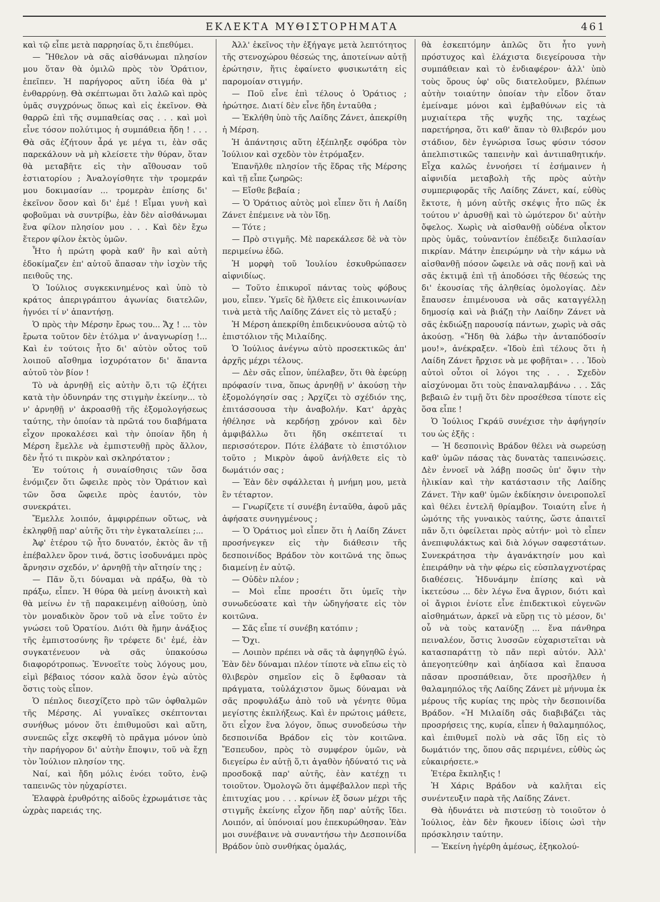ΕΚΛΕΚΤΑ ΜΥΘΙΣΤΟΡΗΜΑΤΑ 461
καὶ τῷ εἶπε μετὰ παρρησίας ὅ,τι ἐπεθύμει.
— Ἤθελον νὰ σᾶς αἰσθάνωμαι πλησίον μου ὅταν θὰ ὁμιλῶ πρὸς τὸν Ὁράτιον, ἐπεῖπεν. Ἡ παρήγορος αὕτη ἰδέα θὰ μ' ἐνθαρρύνῃ. Θὰ σκέπτωμαι ὅτι λαλῶ καὶ πρὸς ὑμᾶς συγχρόνως ὅπως καὶ εἰς ἐκεῖνον. Θὰ θαρρῶ ἐπὶ τῆς συμπαθείας σας . . . καὶ μοὶ εἶνε τόσον πολύτιμος ἡ συμπάθεια ἤδη ! . . . Θὰ σᾶς ἐζήτουν ἆρά γε μέγα τι, ἐὰν σᾶς παρεκάλουν νὰ μὴ κλείσετε τὴν θύραν, ὅταν θὰ μεταβῆτε εἰς τὴν αἴθουσαν τοῦ ἑστιατορίου ; Ἀναλογίσθητε τὴν τρομεράν μου δοκιμασίαν ... τρομερὰν ἐπίσης δι' ἐκεῖνον ὅσον καὶ δι' ἐμέ ! Εἶμαι γυνὴ καὶ φοβοῦμαι νὰ συντρίβω, ἐὰν δὲν αἰσθάνωμαι ἕνα φίλον πλησίον μου . . . Καὶ δὲν ἔχω ἕτερον φίλον ἐκτὸς ὑμῶν.
Ἦτο ἡ πρώτη φορὰ καθ' ἣν καὶ αὐτὴ ἐδοκίμαζεν ἐπ' αὐτοῦ ἅπασαν τὴν ἰσχὺν τῆς πειθοῦς της.
Ὁ Ἰούλιος συγκεκινημένος καὶ ὑπὸ τὸ κράτος ἀπεριγράπτου ἀγωνίας διατελῶν, ἠγνόει τί ν' ἀπαντήσῃ.
Ὁ πρὸς τὴν Μέρσην ἔρως του... Ἄχ ! ... τὸν ἔρωτα τοῦτον δὲν ἐτόλμα ν' ἀναγνωρίσῃ !... Καὶ ἐν τούτοις ἦτο δι' αὐτὸν οὗτος τοῦ λοιποῦ αἴσθημα ἰσχυρότατον δι' ἅπαντα αὐτοῦ τὸν βίον !
Τὸ νὰ ἀρνηθῇ εἰς αὐτὴν ὅ,τι τῷ ἐζήτει κατὰ τὴν ὀδυνηράν της στιγμὴν ἐκείνην... τὸ ν' ἀρνηθῇ ν' ἀκροασθῇ τῆς ἐξομολογήσεως ταύτης, τὴν ὁποίαν τὰ πρῶτά του διαβήματα εἶχον προκαλέσει καὶ τὴν ὁποίαν ἤδη ἡ Μέρση ἔμελλε νὰ ἐμπιστευθῇ πρὸς ἄλλον, δὲν ἦτό τι πικρὸν καὶ σκληρότατον ;
Ἐν τούτοις ἡ συναίσθησις τῶν ὅσα ἐνόμιζεν ὅτι ὤφειλε πρὸς τὸν Ὁράτιον καὶ τῶν ὅσα ὤφειλε πρὸς ἑαυτόν, τὸν συνεκράτει.
Ἔμελλε λοιπόν, ἀμφιρρέπων οὕτως, νὰ ἐκληφθῇ παρ' αὐτῆς ὅτι τὴν ἐγκαταλείπει ;...
Ἀφ' ἑτέρου τῷ ἦτο δυνατόν, ἐκτὸς ἂν τῇ ἐπέβαλλεν ὅρον τινά, ὅστις ἰσοδυνάμει πρὸς ἄρνησιν σχεδόν, ν' ἀρνηθῇ τὴν αἴτησίν της ;
— Πᾶν ὅ,τι δύναμαι νὰ πράξω, θὰ τὸ πράξω, εἶπεν. Ἡ θύρα θὰ μείνῃ ἀνοικτὴ καὶ θὰ μείνω ἐν τῇ παρακειμένῃ αἰθούσῃ, ὑπὸ τὸν μοναδικὸν ὅρον τοῦ νὰ εἶνε τοῦτο ἐν γνώσει τοῦ Ὁρατίου. Διότι θὰ ἤμην ἀνάξιος τῆς ἐμπιστοσύνης ἣν τρέφετε δι' ἐμέ, ἐὰν συγκατένευον νὰ σᾶς ὑπακούσω διαφορότροπως. Ἐννοεῖτε τοὺς λόγους μου, εἰμὶ βέβαιος τόσον καλὰ ὅσον ἐγὼ αὐτὸς ὅστις τοὺς εἶπον.
Ὁ πέπλος διεσχίζετο πρὸ τῶν ὀφθαλμῶν τῆς Μέρσης. Αἱ γυναῖκες σκέπτονται συνήθως μόνον ὅτι ἐπιθυμοῦσι καὶ αὕτη, συνεπῶς εἶχε σκεφθῆ τὸ πρᾶγμα μόνον ὑπὸ τὴν παρήγορον δι' αὐτὴν ἔποψιν, τοῦ νὰ ἔχῃ τὸν Ἰούλιον πλησίον της.
Ναί, καὶ ἤδη μόλις ἐνόει τοῦτο, ἐνῷ ταπεινῶς τὸν ηὐχαρίστει.
Ἐλαφρὰ ἐρυθρότης αἰδοῦς ἐχρωμάτισε τὰς ὠχρὰς παρειάς της.
Ἀλλ' ἐκεῖνος τὴν ἐξήγαγε μετὰ λεπτότητος τῆς στενοχώρου θέσεώς της, ἀποτείνων αὐτῇ ἐρώτησιν, ἥτις ἐφαίνετο φυσικωτάτη εἰς παρομοίαν στιγμήν.
— Ποῦ εἶνε ἐπὶ τέλους ὁ Ὁράτιος ; ἠρώτησε. Διατί δὲν εἶνε ἤδη ἐνταῦθα ;
— Ἐκλήθη ὑπὸ τῆς Λαίδης Ζάνετ, ἀπεκρίθη ἡ Μέρση.
Ἡ ἀπάντησις αὕτη ἐξέπληξε σφόδρα τὸν Ἰούλιον καὶ σχεδὸν τὸν ἐτρόμαξεν.
Ἐπανῆλθε πλησίον τῆς ἕδρας τῆς Μέρσης καὶ τῇ εἶπε ζωηρῶς:
— Εἴσθε βεβαία ;
— Ὁ Ὁράτιος αὐτὸς μοὶ εἶπεν ὅτι ἡ Λαίδη Ζάνετ ἐπέμεινε νὰ τὸν ἴδῃ.
— Τότε ;
— Πρὸ στιγμῆς. Μὲ παρεκάλεσε δὲ νὰ τὸν περιμείνω ἐδῶ.
Ἡ μορφὴ τοῦ Ἰουλίου ἐσκυθρώπασεν αἰφνιδίως.
— Τοῦτο ἐπικυροῖ πάντας τοὺς φόβους μου, εἶπεν. Ὑμεῖς δὲ ἤλθετε εἰς ἐπικοινωνίαν τινὰ μετὰ τῆς Λαίδης Ζάνετ εἰς τὸ μεταξύ ;
Ἡ Μέρση ἀπεκρίθη ἐπιδεικνύουσα αὐτῷ τὸ ἐπιστόλιον τῆς Μιλαίδης.
Ὁ Ἰούλιος ἀνέγνω αὐτὸ προσεκτικῶς ἀπ' ἀρχῆς μέχρι τέλους.
— Δὲν σᾶς εἶπον, ὑπέλαβεν, ὅτι θὰ ἐφεύρῃ πρόφασίν τινα, ὅπως ἀρνηθῇ ν' ἀκούσῃ τὴν ἐξομολόγησίν σας ; Ἀρχίζει τὸ σχέδιόν της, ἐπιτάσσουσα τὴν ἀναβολήν. Κατ' ἀρχὰς ἠθέλησε νὰ κερδήσῃ χρόνον καὶ δὲν ἀμφιβάλλω ὅτι ἤδη σκέπτεταί τι περισσότερον. Πότε ἐλάβατε τὸ ἐπιστόλιον τοῦτο ; Μικρὸν ἀφοῦ ἀνήλθετε εἰς τὸ δωμάτιόν σας ;
— Ἐὰν δὲν σφάλλεται ἡ μνήμη μου, μετὰ ἓν τέταρτον.
— Γνωρίζετε τί συνέβη ἐνταῦθα, ἀφοῦ μᾶς ἀφήσατε συνηγμένους ;
— Ὁ Ὁράτιος μοὶ εἶπεν ὅτι ἡ Λαίδη Ζάνετ προσήνεγκεν εἰς τὴν διάθεσιν τῆς δεσποινίδος Βράδον τὸν κοιτῶνά της ὅπως διαμείνῃ ἐν αὐτῷ.
— Οὐδὲν πλέον ;
— Μοὶ εἶπε προσέτι ὅτι ὑμεῖς τὴν συνωδεύσατε καὶ τὴν ὡδηγήσατε εἰς τὸν κοιτῶνα.
— Σᾶς εἶπε τί συνέβη κατόπιν ;
— Ὄχι.
— Λοιπὸν πρέπει νὰ σᾶς τὰ ἀφηγηθῶ ἐγώ. Ἐὰν δὲν δύναμαι πλέον τίποτε νὰ εἴπω εἰς τὸ θλιβερὸν σημεῖον εἰς ὃ ἔφθασαν τὰ πράγματα, τοὐλάχιστον ὅμως δύναμαι νὰ σᾶς προφυλάξω ἀπὸ τοῦ νὰ γένητε θῦμα μεγίστης ἐκπλήξεως. Καὶ ἐν πρώτοις μάθετε, ὅτι εἶχον ἕνα λόγον, ὅπως συνοδεύσω τὴν δεσποινίδα Βράδον εἰς τὸν κοιτῶνα. Ἔσπευδον, πρὸς τὸ συμφέρον ὑμῶν, νὰ διεγείρω ἐν αὐτῇ ὅ,τι ἀγαθὸν ἠδύνατό τις νὰ προσδοκᾷ παρ' αὐτῆς, ἐὰν κατέχῃ τι τοιοῦτον. Ὁμολογῶ ὅτι ἀμφέβαλλον περὶ τῆς ἐπιτυχίας μου . . . κρίνων ἐξ ὅσων μέχρι τῆς στιγμῆς ἐκείνης εἶχον ἤδη παρ' αὐτῆς ἴδει. Λοιπόν, αἱ ὑπόνοιαί μου ἐπεκυρώθησαν. Ἐὰν μοι συνέβαινε νὰ συναντήσω τὴν Δεσποινίδα Βράδον ὑπὸ συνθήκας ὁμαλάς,
θὰ ἐσκεπτόμην ἁπλῶς ὅτι ἦτο γυνὴ πρόστυχος καὶ ἐλάχιστα διεγείρουσα τὴν συμπάθειαν καὶ τὸ ἐνδιαφέρον· ἀλλ' ὑπὸ τοὺς ὅρους ὑφ' οὓς διατελοῦμεν, βλέπων αὐτὴν τοιαύτην ὁποίαν τὴν εἶδον ὅταν ἐμείναμε μόνοι καὶ ἐμβαθύνων εἰς τὰ μυχιαίτερα τῆς ψυχῆς της, ταχέως παρετήρησα, ὅτι καθ' ἅπαν τὸ θλιβερόν μου στάδιον, δὲν ἐγνώρισα ἴσως φύσιν τόσον ἀπελπιστικῶς ταπεινὴν καὶ ἀντιπαθητικήν. Εἶχα καλῶς ἐννοήσει τί ἐσήμαινεν ἡ αἰφνιδία μεταβολὴ τῆς πρὸς αὐτὴν συμπεριφορᾶς τῆς Λαίδης Ζάνετ, καί, εὐθὺς ἔκτοτε, ἡ μόνη αὐτῆς σκέψις ἦτο πῶς ἐκ τούτου ν' ἀρυσθῇ καὶ τὸ ὠμότερον δι' αὐτὴν ὄφελος. Χωρὶς νὰ αἰσθανθῇ οὐδένα οἶκτον πρὸς ὑμᾶς, τοὐναντίον ἐπέδειξε διπλασίαν πικρίαν. Μάτην ἐπειρώμην νὰ τὴν κάμω νὰ αἰσθανθῇ πόσον ὤφειλε νὰ σᾶς πονῇ καὶ νὰ σᾶς ἐκτιμᾷ ἐπὶ τῇ ἀποδόσει τῆς θέσεώς της δι' ἑκουσίας τῆς ἀληθείας ὁμολογίας. Δὲν ἔπαυσεν ἐπιμένουσα νὰ σᾶς καταγγέλλῃ δημοσίᾳ καὶ νὰ βιάζῃ τὴν Λαίδην Ζάνετ νὰ σᾶς ἐκδιώξῃ παρουσίᾳ πάντων, χωρὶς νὰ σᾶς ἀκούσῃ. «Ἤδη θὰ λάβω τὴν ἀνταπόδοσίν μου!», ἀνέκραξεν. «Ἰδοὺ ἐπὶ τέλους ὅτι ἡ Λαίδη Ζάνετ ἤρχισε νὰ με φοβῆται» . . . Ἰδοὺ αὐτοὶ οὗτοι οἱ λόγοι της . . . Σχεδὸν αἰσχύνομαι ὅτι τοὺς ἐπαναλαμβάνω . . . Σᾶς βεβαιῶ ἐν τιμῇ ὅτι δὲν προσέθεσα τίποτε εἰς ὅσα εἶπε !
Ὁ Ἰούλιος Γκράϋ συνέχισε τὴν ἀφήγησίν του ὡς ἑξῆς :
— Ἡ δεσποινὶς Βράδον θέλει νὰ σωρεύσῃ καθ' ὑμῶν πάσας τὰς δυνατὰς ταπεινώσεις. Δὲν ἐννοεῖ νὰ λάβῃ ποσῶς ὑπ' ὄψιν τὴν ἡλικίαν καὶ τὴν κατάστασιν τῆς Λαίδης Ζάνετ. Τὴν καθ' ὑμῶν ἐκδίκησιν ὀνειροπολεῖ καὶ θέλει ἐντελῆ θρίαμβον. Τοιαύτη εἶνε ἡ ὠμότης τῆς γυναικὸς ταύτης, ὥστε ἀπαιτεῖ πᾶν ὅ,τι ὀφείλεται πρὸς αὐτήν· μοὶ τὸ εἶπεν ἀνεπιφυλάκτως καὶ διὰ λόγων σαφεστάτων. Συνεκράτησα τὴν ἀγανάκτησίν μου καὶ ἐπειράθην νὰ τὴν φέρω εἰς εὐσπλαγχνοτέρας διαθέσεις. Ἠδυνάμην ἐπίσης καὶ νὰ ἱκετεύσω ... δὲν λέγω ἕνα ἄγριον, διότι καὶ οἱ ἄγριοι ἐνίοτε εἶνε ἐπιδεκτικοὶ εὐγενῶν αἰσθημάτων, ἀρκεῖ νὰ εὕρῃ τις τὸ μέσον, δι' οὗ νὰ τοὺς κατανύξῃ ... ἕνα πάνθηρα πειναλέον, ὅστις λυσσῶν εὐχαριστεῖται νὰ κατασπαράττῃ τὸ πᾶν περὶ αὐτόν. Ἀλλ' ἀπεγοητεύθην καὶ ἀηδίασα καὶ ἔπαυσα πᾶσαν προσπάθειαν, ὅτε προσῆλθεν ἡ θαλαμηπόλος τῆς Λαίδης Ζάνετ μὲ μήνυμα ἐκ μέρους τῆς κυρίας της πρὸς τὴν δεσποινίδα Βράδον. «Ἡ Μιλαίδη σᾶς διαβιβάζει τὰς προσρήσεις της, κυρία, εἶπεν ἡ θαλαμηπόλος, καὶ ἐπιθυμεῖ πολὺ νὰ σᾶς ἴδῃ εἰς τὸ δωμάτιόν της, ὅπου σᾶς περιμένει, εὐθὺς ὡς εὐκαιρήσετε.»
Ἑτέρα ἔκπληξις !
Ἡ Χάρις Βράδον νὰ καλῆται εἰς συνέντευξιν παρὰ τῆς Λαίδης Ζάνετ.
Θὰ ἠδυνάτει νὰ πιστεύσῃ τὸ τοιοῦτον ὁ Ἰούλιος, ἐὰν δὲν ἤκουεν ἰδίοις ὠσὶ τὴν πρόσκλησιν ταύτην.
— Ἐκείνη ἠγέρθη ἀμέσως, ἐξηκολού-